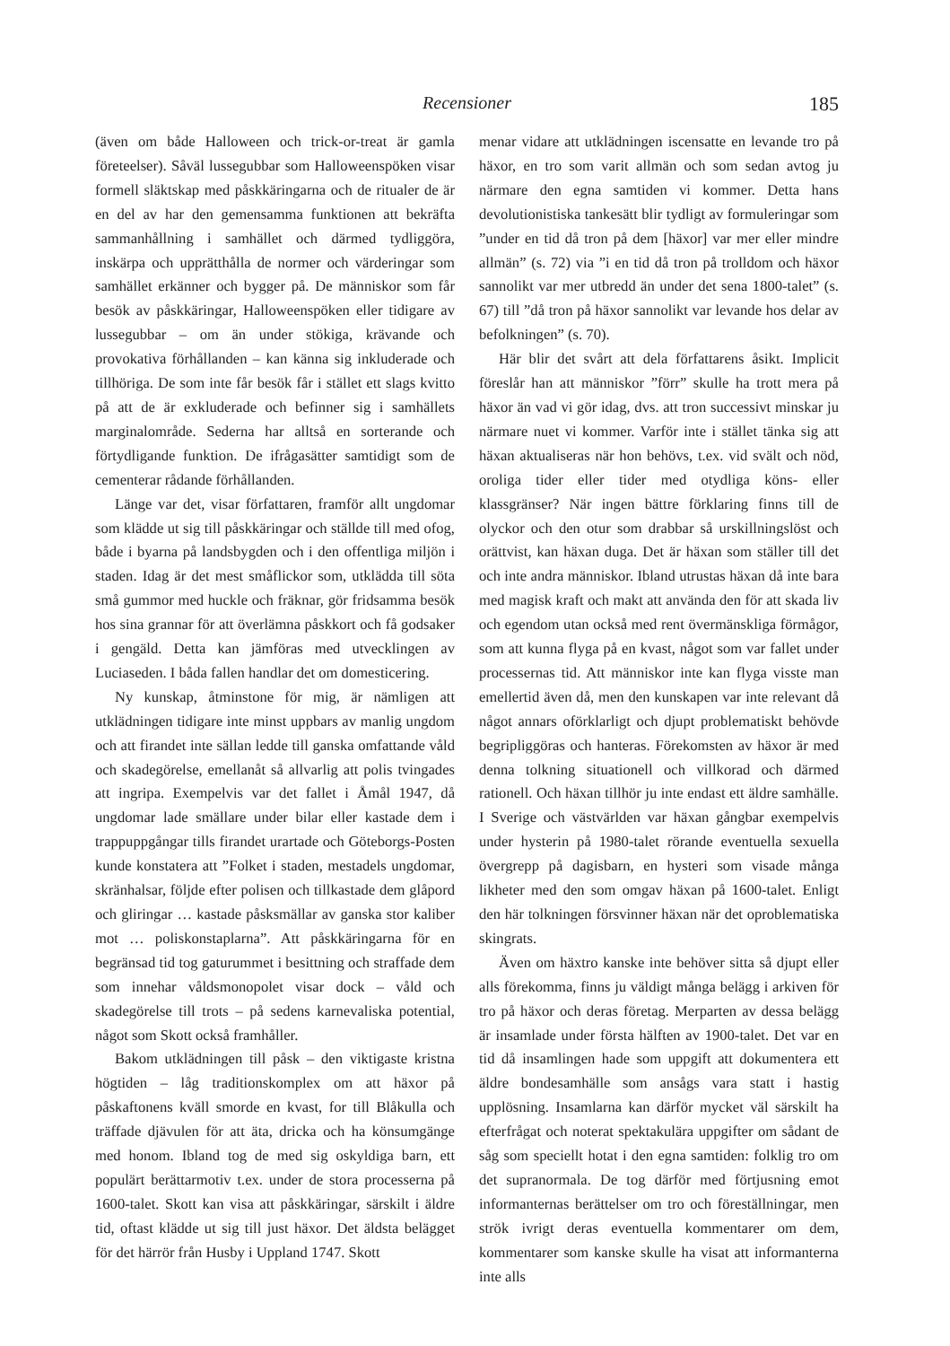Recensioner 185
(även om både Halloween och trick-or-treat är gamla företeelser). Såväl lussegubbar som Halloweenspöken visar formell släktskap med påskkäringarna och de ritualer de är en del av har den gemensamma funktionen att bekräfta sammanhållning i samhället och därmed tydliggöra, inskärpa och upprätthålla de normer och värderingar som samhället erkänner och bygger på. De människor som får besök av påskkäringar, Halloweenspöken eller tidigare av lussegubbar – om än under stökiga, krävande och provokativa förhållanden – kan känna sig inkluderade och tillhöriga. De som inte får besök får i stället ett slags kvitto på att de är exkluderade och befinner sig i samhällets marginalområde. Sederna har alltså en sorterande och förtydligande funktion. De ifrågasätter samtidigt som de cementerar rådande förhållanden.
Länge var det, visar författaren, framför allt ungdomar som klädde ut sig till påskkäringar och ställde till med ofog, både i byarna på landsbygden och i den offentliga miljön i staden. Idag är det mest småflickor som, utklädda till söta små gummor med huckle och fräknar, gör fridsamma besök hos sina grannar för att överlämna påskkort och få godsaker i gengäld. Detta kan jämföras med utvecklingen av Luciaseden. I båda fallen handlar det om domesticering.
Ny kunskap, åtminstone för mig, är nämligen att utklädningen tidigare inte minst uppbars av manlig ungdom och att firandet inte sällan ledde till ganska omfattande våld och skadegörelse, emellanåt så allvarlig att polis tvingades att ingripa. Exempelvis var det fallet i Åmål 1947, då ungdomar lade smällare under bilar eller kastade dem i trappuppgångar tills firandet urartade och Göteborgs-Posten kunde konstatera att ”Folket i staden, mestadels ungdomar, skränhalsar, följde efter polisen och tillkastade dem glåpord och gliringar … kastade påsksmällar av ganska stor kaliber mot … poliskonstaplarna”. Att påskkäringarna för en begränsad tid tog gaturummet i besittning och straffade dem som innehar våldsmonopolet visar dock – våld och skadegörelse till trots – på sedens karnevaliska potential, något som Skott också framhåller.
Bakom utklädningen till påsk – den viktigaste kristna högtiden – låg traditionskomplex om att häxor på påskaftonens kväll smorde en kvast, for till Blåkulla och träffade djävulen för att äta, dricka och ha könsumgänge med honom. Ibland tog de med sig oskyldiga barn, ett populärt berättarmotiv t.ex. under de stora processerna på 1600-talet. Skott kan visa att påskkäringar, särskilt i äldre tid, oftast klädde ut sig till just häxor. Det äldsta belägget för det härrör från Husby i Uppland 1747. Skott
menar vidare att utklädningen iscensatte en levande tro på häxor, en tro som varit allmän och som sedan avtog ju närmare den egna samtiden vi kommer. Detta hans devolutionistiska tankesätt blir tydligt av formuleringar som ”under en tid då tron på dem [häxor] var mer eller mindre allmän” (s. 72) via ”i en tid då tron på trolldom och häxor sannolikt var mer utbredd än under det sena 1800-talet” (s. 67) till ”då tron på häxor sannolikt var levande hos delar av befolkningen” (s. 70).
Här blir det svårt att dela författarens åsikt. Implicit föreslår han att människor ”förr” skulle ha trott mera på häxor än vad vi gör idag, dvs. att tron successivt minskar ju närmare nuet vi kommer. Varför inte i stället tänka sig att häxan aktualiseras när hon behövs, t.ex. vid svält och nöd, oroliga tider eller tider med otydliga köns- eller klassgränser? När ingen bättre förklaring finns till de olyckor och den otur som drabbar så urskillningslöst och orättvist, kan häxan duga. Det är häxan som ställer till det och inte andra människor. Ibland utrustas häxan då inte bara med magisk kraft och makt att använda den för att skada liv och egendom utan också med rent övermänskliga förmågor, som att kunna flyga på en kvast, något som var fallet under processernas tid. Att människor inte kan flyga visste man emellertid även då, men den kunskapen var inte relevant då något annars oförklarligt och djupt problematiskt behövde begripliggöras och hanteras. Förekomsten av häxor är med denna tolkning situationell och villkorad och därmed rationell. Och häxan tillhör ju inte endast ett äldre samhälle. I Sverige och västvärlden var häxan gångbar exempelvis under hysterin på 1980-talet rörande eventuella sexuella övergrepp på dagisbarn, en hysteri som visade många likheter med den som omgav häxan på 1600-talet. Enligt den här tolkningen försvinner häxan när det oproblematiska skingrats.
Även om häxtro kanske inte behöver sitta så djupt eller alls förekomma, finns ju väldigt många belägg i arkiven för tro på häxor och deras företag. Merparten av dessa belägg är insamlade under första hälften av 1900-talet. Det var en tid då insamlingen hade som uppgift att dokumentera ett äldre bondesamhälle som ansågs vara statt i hastig upplösning. Insamlarna kan därför mycket väl särskilt ha efterfrågat och noterat spektakulära uppgifter om sådant de såg som speciellt hotat i den egna samtiden: folklig tro om det supranormala. De tog därför med förtjusning emot informanternas berättelser om tro och föreställningar, men strök ivrigt deras eventuella kommentarer om dem, kommentarer som kanske skulle ha visat att informanterna inte alls